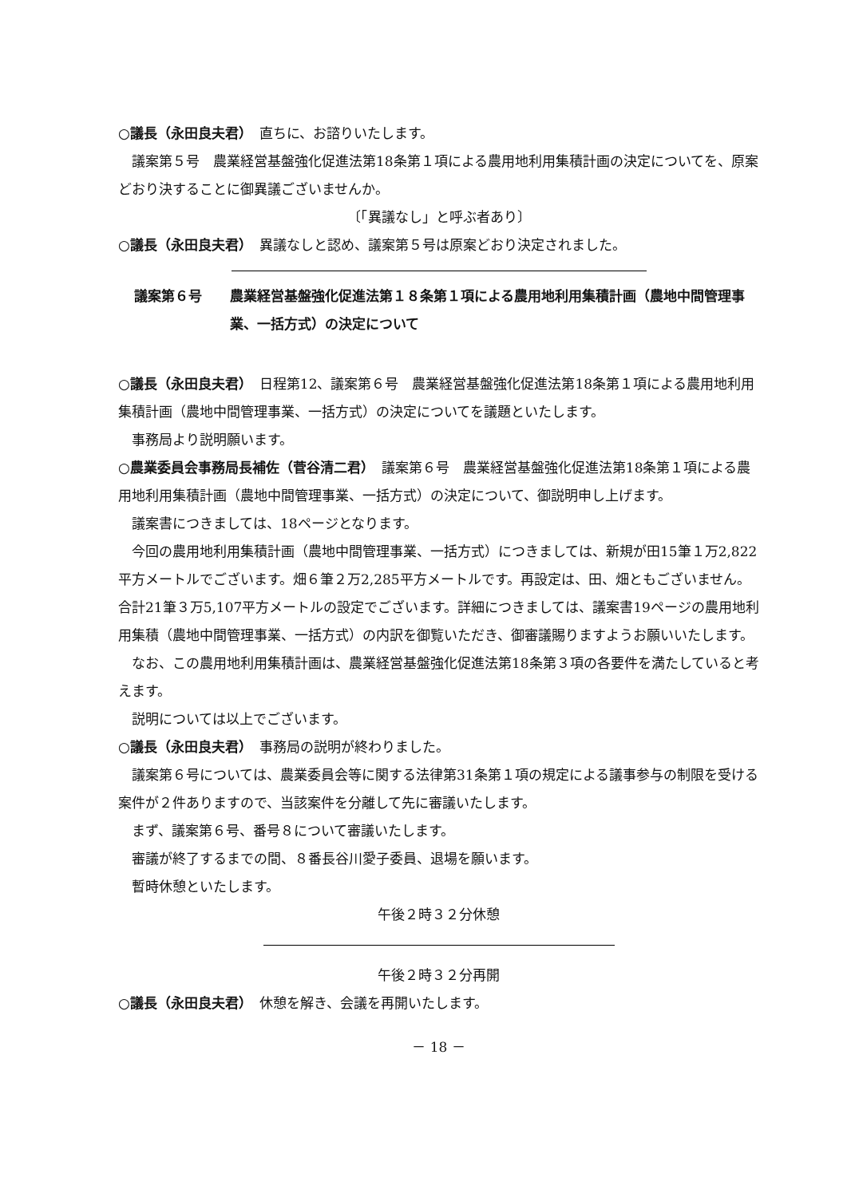○議長（永田良夫君）　直ちに、お諮りいたします。
議案第５号　農業経営基盤強化促進法第18条第１項による農用地利用集積計画の決定についてを、原案どおり決することに御異議ございませんか。
〔「異議なし」と呼ぶ者あり〕
○議長（永田良夫君）　異議なしと認め、議案第５号は原案どおり決定されました。
議案第６号 農業経営基盤強化促進法第１８条第１項による農用地利用集積計画（農地中間管理事業、一括方式）の決定について
○議長（永田良夫君）　日程第12、議案第６号　農業経営基盤強化促進法第18条第１項による農用地利用集積計画（農地中間管理事業、一括方式）の決定についてを議題といたします。
事務局より説明願います。
○農業委員会事務局長補佐（菅谷清二君）　議案第６号　農業経営基盤強化促進法第18条第１項による農用地利用集積計画（農地中間管理事業、一括方式）の決定について、御説明申し上げます。
議案書につきましては、18ページとなります。
今回の農用地利用集積計画（農地中間管理事業、一括方式）につきましては、新規が田15筆１万2,822平方メートルでございます。畑６筆２万2,285平方メートルです。再設定は、田、畑ともございません。合計21筆３万5,107平方メートルの設定でございます。詳細につきましては、議案書19ページの農用地利用集積（農地中間管理事業、一括方式）の内訳を御覧いただき、御審議賜りますようお願いいたします。
なお、この農用地利用集積計画は、農業経営基盤強化促進法第18条第３項の各要件を満たしていると考えます。
説明については以上でございます。
○議長（永田良夫君）　事務局の説明が終わりました。
議案第６号については、農業委員会等に関する法律第31条第１項の規定による議事参与の制限を受ける案件が２件ありますので、当該案件を分離して先に審議いたします。
まず、議案第６号、番号８について審議いたします。
審議が終了するまでの間、８番長谷川愛子委員、退場を願います。
暫時休憩といたします。
午後２時３２分休憩
午後２時３２分再開
○議長（永田良夫君）　休憩を解き、会議を再開いたします。
－ 18 －